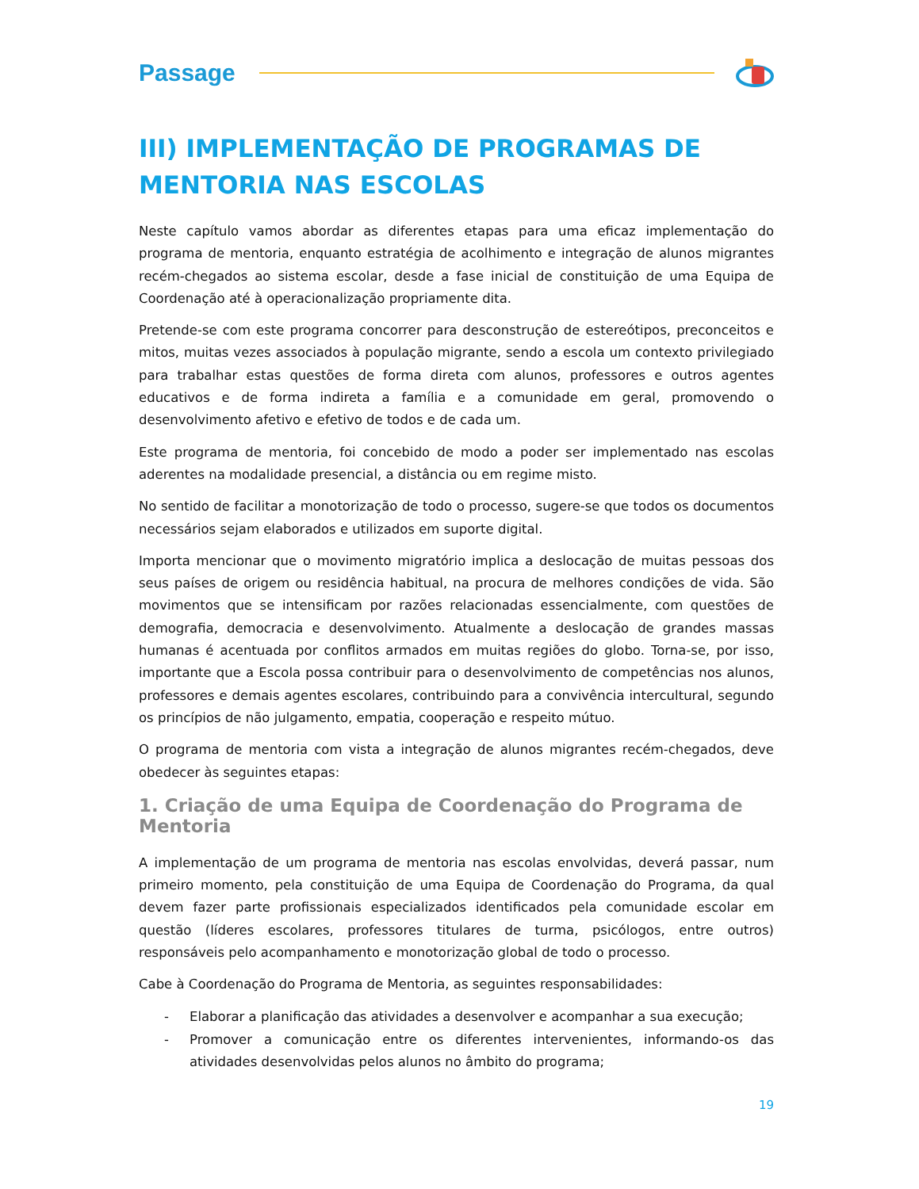Passage
III) IMPLEMENTAÇÃO DE PROGRAMAS DE MENTORIA NAS ESCOLAS
Neste capítulo vamos abordar as diferentes etapas para uma eficaz implementação do programa de mentoria, enquanto estratégia de acolhimento e integração de alunos migrantes recém-chegados ao sistema escolar, desde a fase inicial de constituição de uma Equipa de Coordenação até à operacionalização propriamente dita.
Pretende-se com este programa concorrer para desconstrução de estereótipos, preconceitos e mitos, muitas vezes associados à população migrante, sendo a escola um contexto privilegiado para trabalhar estas questões de forma direta com alunos, professores e outros agentes educativos e de forma indireta a família e a comunidade em geral, promovendo o desenvolvimento afetivo e efetivo de todos e de cada um.
Este programa de mentoria, foi concebido de modo a poder ser implementado nas escolas aderentes na modalidade presencial, a distância ou em regime misto.
No sentido de facilitar a monotorização de todo o processo, sugere-se que todos os documentos necessários sejam elaborados e utilizados em suporte digital.
Importa mencionar que o movimento migratório implica a deslocação de muitas pessoas dos seus países de origem ou residência habitual, na procura de melhores condições de vida. São movimentos que se intensificam por razões relacionadas essencialmente, com questões de demografia, democracia e desenvolvimento. Atualmente a deslocação de grandes massas humanas é acentuada por conflitos armados em muitas regiões do globo. Torna-se, por isso, importante que a Escola possa contribuir para o desenvolvimento de competências nos alunos, professores e demais agentes escolares, contribuindo para a convivência intercultural, segundo os princípios de não julgamento, empatia, cooperação e respeito mútuo.
O programa de mentoria com vista a integração de alunos migrantes recém-chegados, deve obedecer às seguintes etapas:
1. Criação de uma Equipa de Coordenação do Programa de Mentoria
A implementação de um programa de mentoria nas escolas envolvidas, deverá passar, num primeiro momento, pela constituição de uma Equipa de Coordenação do Programa, da qual devem fazer parte profissionais especializados identificados pela comunidade escolar em questão (líderes escolares, professores titulares de turma, psicólogos, entre outros) responsáveis pelo acompanhamento e monotorização global de todo o processo.
Cabe à Coordenação do Programa de Mentoria, as seguintes responsabilidades:
- Elaborar a planificação das atividades a desenvolver e acompanhar a sua execução;
- Promover a comunicação entre os diferentes intervenientes, informando-os das atividades desenvolvidas pelos alunos no âmbito do programa;
19